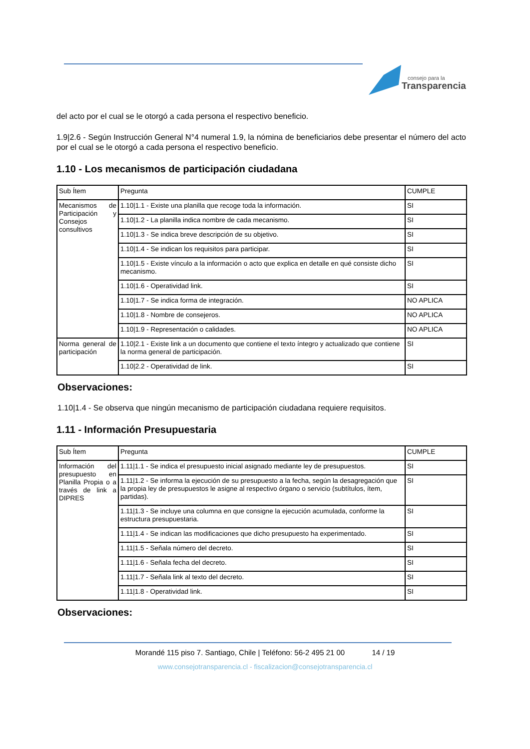consejo para la
Transparencia
del acto por el cual se le otorgó a cada persona el respectivo beneficio.
1.9|2.6 - Según Instrucción General N°4 numeral 1.9, la nómina de beneficiarios debe presentar el número del acto por el cual se le otorgó a cada persona el respectivo beneficio.
1.10 - Los mecanismos de participación ciudadana
| Sub Ítem | Pregunta | CUMPLE |
| Mecanismos de Participación y Consejos consultivos | 1.10/1.1 - Existe una planilla que recoge toda la información. | SI |
| | 1.10/1.2 - La planilla indica nombre de cada mecanismo. | SI |
| | 1.10/1.3 - Se indica breve descripción de su objetivo. | SI |
| | 1.10/1.4 - Se indican los requisitos para participar. | SI |
| | 1.10/1.5 - Existe vínculo a la información o acto que explica en detalle en qué consiste dicho mecanismo. | SI |
| | 1.10/1.6 - Operatividad link. | SI |
| | 1.10/1.7 - Se indica forma de integración. | NO APLICA |
| | 1.10/1.8 - Nombre de consejeros. | NO APLICA |
| | 1.10/1.9 - Representación o calidades. | NO APLICA |
| Norma general de participación | 1.10/2.1 - Existe link a un documento que contiene el texto íntegro y actualizado que contiene la norma general de participación. | SI |
| | 1.10/2.2 - Operatividad de link. | SI |
Observaciones:
1.10|1.4 - Se observa que ningún mecanismo de participación ciudadana requiere requisitos.
1.11 - Información Presupuestaria
| Sub Ítem | Pregunta | CUMPLE |
| Información del presupuesto en Planilla Propia o a través de link a DIPRES | 1.11/1.1 - Se indica el presupuesto inicial asignado mediante ley de presupuestos. | SI |
| | 1.11/1.2 - Se informa la ejecución de su presupuesto a la fecha, según la desagregación que la propia ley de presupuestos le asigne al respectivo órgano o servicio (subtítulos, ítem, partidas). | SI |
| | 1.11/1.3 - Se incluye una columna en que consigne la ejecución acumulada, conforme la estructura presupuestaria. | SI |
| | 1.11/1.4 - Se indican las modificaciones que dicho presupuesto ha experimentado. | SI |
| | 1.11/1.5 - Señala número del decreto. | SI |
| | 1.11/1.6 - Señala fecha del decreto. | SI |
| | 1.11/1.7 - Señala link al texto del decreto. | SI |
| | 1.11/1.8 - Operatividad link. | SI |
Observaciones:
Morandé 115 piso 7. Santiago, Chile | Teléfono: 56-2 495 21 00 14 / 19
www.consejotransparencia.cl - fiscalizacion@consejotransparencia.cl